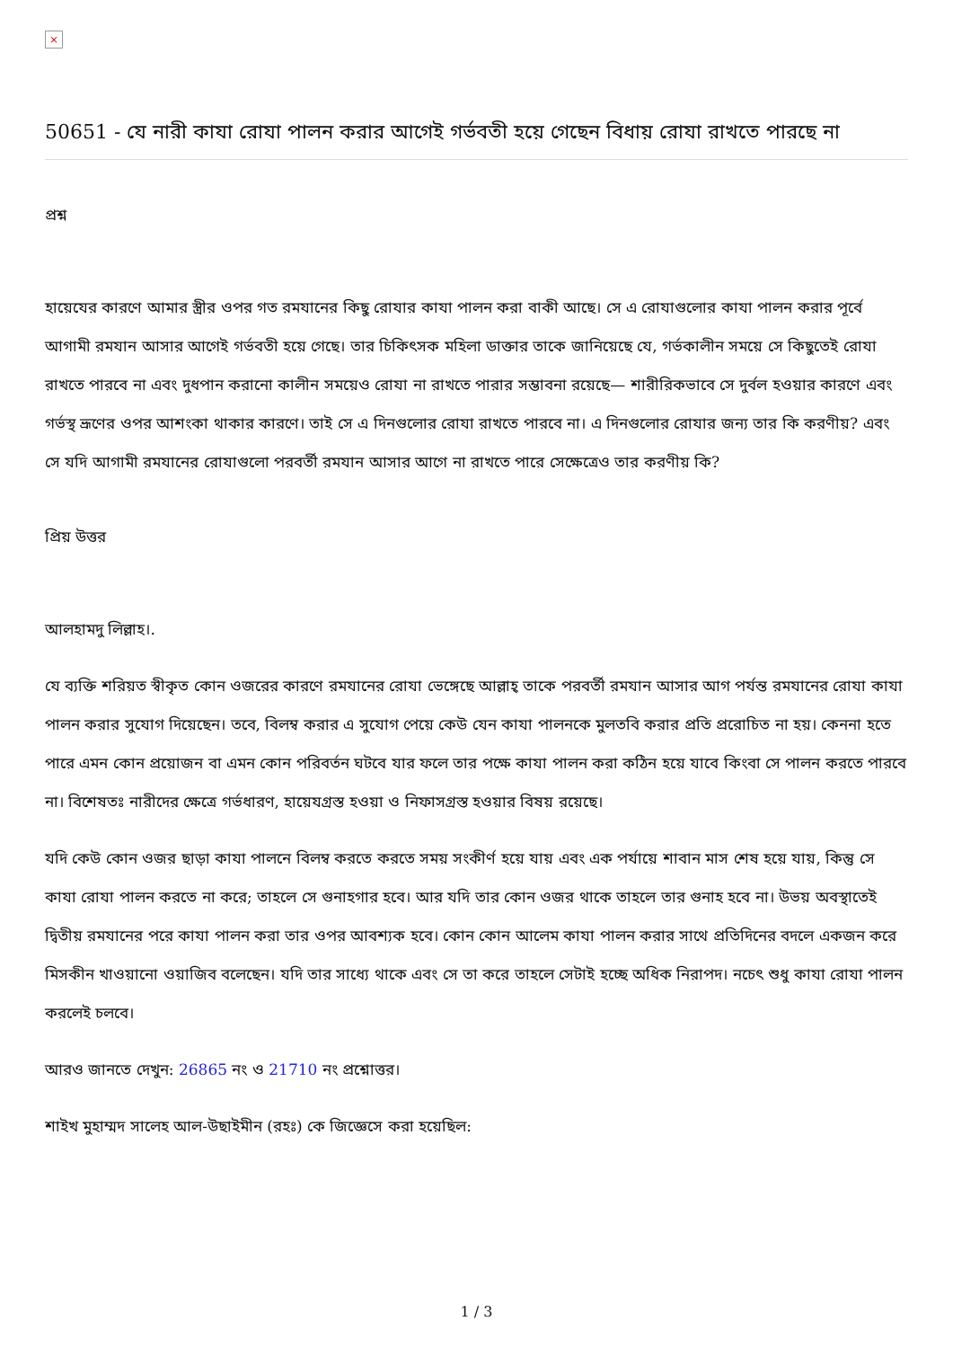×
50651 - যে নারী কাযা রোযা পালন করার আগেই গর্ভবতী হয়ে গেছেন বিধায় রোযা রাখতে পারছে না
প্রশ্ন
হায়েযের কারণে আমার স্ত্রীর ওপর গত রমযানের কিছু রোযার কাযা পালন করা বাকী আছে। সে এ রোযাগুলোর কাযা পালন করার পূর্বে আগামী রমযান আসার আগেই গর্ভবতী হয়ে গেছে। তার চিকিৎসক মহিলা ডাক্তার তাকে জানিয়েছে যে, গর্ভকালীন সময়ে সে কিছুতেই রোযা রাখতে পারবে না এবং দুধপান করানো কালীন সময়েও রোযা না রাখতে পারার সম্ভাবনা রয়েছে— শারীরিকভাবে সে দুর্বল হওয়ার কারণে এবং গর্ভস্থ ভ্রূণের ওপর আশংকা থাকার কারণে। তাই সে এ দিনগুলোর রোযা রাখতে পারবে না। এ দিনগুলোর রোযার জন্য তার কি করণীয়? এবং সে যদি আগামী রমযানের রোযাগুলো পরবর্তী রমযান আসার আগে না রাখতে পারে সেক্ষেত্রেও তার করণীয় কি?
প্রিয় উত্তর
আলহামদু লিল্লাহ।.
যে ব্যক্তি শরিয়ত স্বীকৃত কোন ওজরের কারণে রমযানের রোযা ভেঙ্গেছে আল্লাহ্‌ তাকে পরবর্তী রমযান আসার আগ পর্যন্ত রমযানের রোযা কাযা পালন করার সুযোগ দিয়েছেন। তবে, বিলম্ব করার এ সুযোগ পেয়ে কেউ যেন কাযা পালনকে মুলতবি করার প্রতি প্ররোচিত না হয়। কেননা হতে পারে এমন কোন প্রয়োজন বা এমন কোন পরিবর্তন ঘটবে যার ফলে তার পক্ষে কাযা পালন করা কঠিন হয়ে যাবে কিংবা সে পালন করতে পারবে না। বিশেষতঃ নারীদের ক্ষেত্রে গর্ভধারণ, হায়েযগ্রস্ত হওয়া ও নিফাসগ্রস্ত হওয়ার বিষয় রয়েছে।
যদি কেউ কোন ওজর ছাড়া কাযা পালনে বিলম্ব করতে করতে সময় সংকীর্ণ হয়ে যায় এবং এক পর্যায়ে শাবান মাস শেষ হয়ে যায়, কিন্তু সে কাযা রোযা পালন করতে না করে; তাহলে সে গুনাহগার হবে। আর যদি তার কোন ওজর থাকে তাহলে তার গুনাহ হবে না। উভয় অবস্থাতেই দ্বিতীয় রমযানের পরে কাযা পালন করা তার ওপর আবশ্যক হবে। কোন কোন আলেম কাযা পালন করার সাথে প্রতিদিনের বদলে একজন করে মিসকীন খাওয়ানো ওয়াজিব বলেছেন। যদি তার সাধ্যে থাকে এবং সে তা করে তাহলে সেটাই হচ্ছে অধিক নিরাপদ। নচেৎ শুধু কাযা রোযা পালন করলেই চলবে।
আরও জানতে দেখুন: 26865 নং ও 21710 নং প্রশ্নোত্তর।
শাইখ মুহাম্মদ সালেহ আল-উছাইমীন (রহঃ) কে জিজ্ঞেসে করা হয়েছিল:
1 / 3